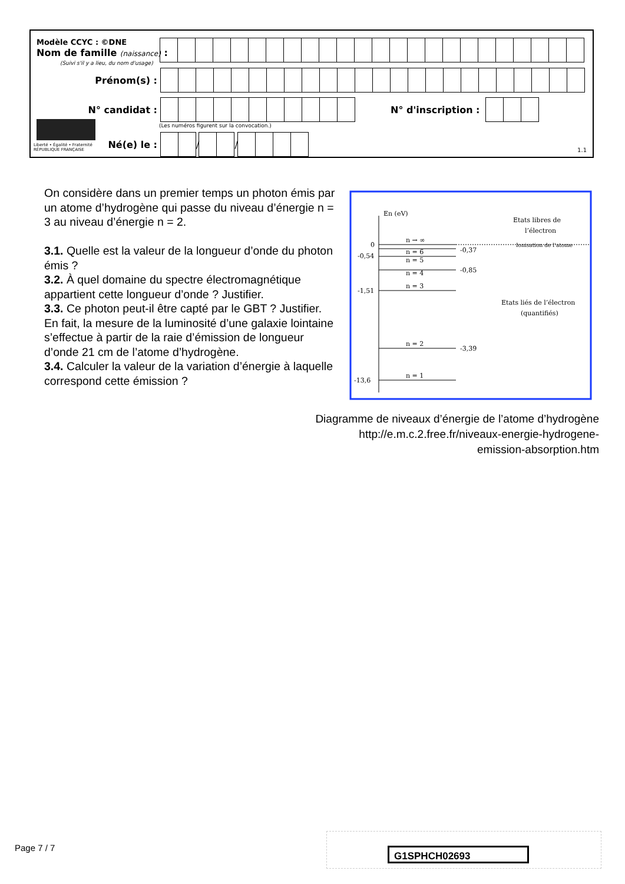Modèle CCYC : ©DNE
Nom de famille (naissance) :
(Suivi s'il y a lieu, du nom d'usage)
Prénom(s) :
N° candidat : N° d'inscription :
(Les numéros figurent sur la convocation.)
Liberté • Égalité • Fraternité
RÉPUBLIQUE FRANÇAISE
Né(e) le : / /
1.1
On considère dans un premier temps un photon émis par un atome d’hydrogène qui passe du niveau d’énergie n = 3 au niveau d’énergie n = 2.
3.1. Quelle est la valeur de la longueur d’onde du photon émis ?
3.2. À quel domaine du spectre électromagnétique appartient cette longueur d’onde ? Justifier.
3.3. Ce photon peut-il être capté par le GBT ? Justifier.
En fait, la mesure de la luminosité d’une galaxie lointaine s’effectue à partir de la raie d’émission de longueur d’onde 21 cm de l’atome d’hydrogène.
3.4. Calculer la valeur de la variation d’énergie à laquelle correspond cette émission ?
En (eV)
n → ∞
n = 6
n = 5
n = 4
n = 3
n = 2
n = 1
0
-0,54
-1,51
-13,6
-0,37
-0,85
-3,39
Ionisation de l’atome
Etats libres de
l’électron
Etats liés de l’électron
(quantifiés)
Diagramme de niveaux d’énergie de l’atome d’hydrogène
http://e.m.c.2.free.fr/niveaux-energie-hydrogene-
emission-absorption.htm
Page 7 / 7 G1SPHCH02693